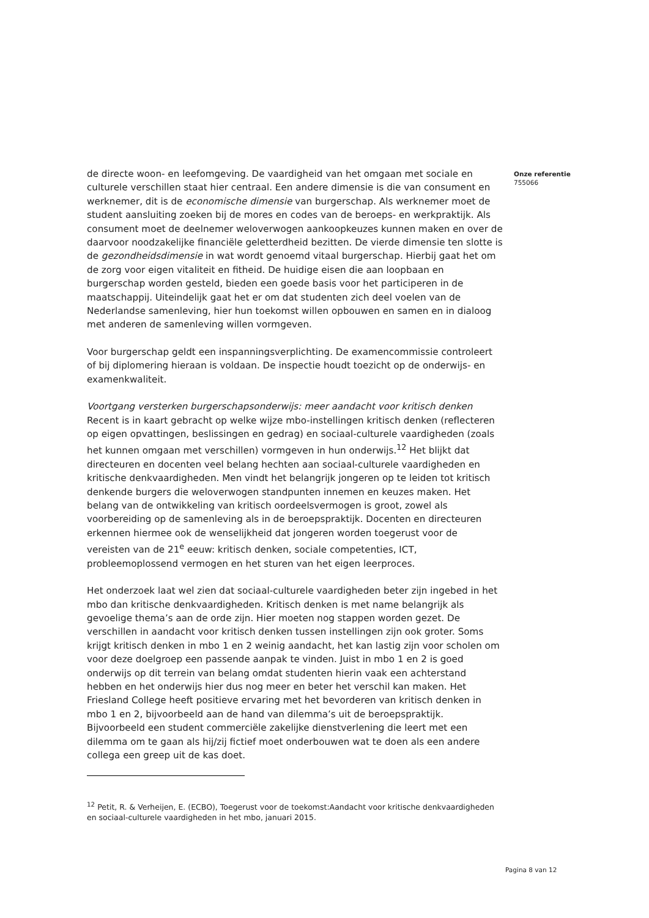de directe woon- en leefomgeving. De vaardigheid van het omgaan met sociale en culturele verschillen staat hier centraal. Een andere dimensie is die van consument en werknemer, dit is de economische dimensie van burgerschap. Als werknemer moet de student aansluiting zoeken bij de mores en codes van de beroeps- en werkpraktijk. Als consument moet de deelnemer weloverwogen aankoopkeuzes kunnen maken en over de daarvoor noodzakelijke financiële geletterdheid bezitten. De vierde dimensie ten slotte is de gezondheidsdimensie in wat wordt genoemd vitaal burgerschap. Hierbij gaat het om de zorg voor eigen vitaliteit en fitheid. De huidige eisen die aan loopbaan en burgerschap worden gesteld, bieden een goede basis voor het participeren in de maatschappij. Uiteindelijk gaat het er om dat studenten zich deel voelen van de Nederlandse samenleving, hier hun toekomst willen opbouwen en samen en in dialoog met anderen de samenleving willen vormgeven.
Voor burgerschap geldt een inspanningsverplichting. De examencommissie controleert of bij diplomering hieraan is voldaan. De inspectie houdt toezicht op de onderwijs- en examenkwaliteit.
Voortgang versterken burgerschapsonderwijs: meer aandacht voor kritisch denken
Recent is in kaart gebracht op welke wijze mbo-instellingen kritisch denken (reflecteren op eigen opvattingen, beslissingen en gedrag) en sociaal-culturele vaardigheden (zoals het kunnen omgaan met verschillen) vormgeven in hun onderwijs.<sup>12</sup> Het blijkt dat directeuren en docenten veel belang hechten aan sociaal-culturele vaardigheden en kritische denkvaardigheden. Men vindt het belangrijk jongeren op te leiden tot kritisch denkende burgers die weloverwogen standpunten innemen en keuzes maken. Het belang van de ontwikkeling van kritisch oordeelsvermogen is groot, zowel als voorbereiding op de samenleving als in de beroepspraktijk. Docenten en directeuren erkennen hiermee ook de wenselijkheid dat jongeren worden toegerust voor de vereisten van de 21<sup>e</sup> eeuw: kritisch denken, sociale competenties, ICT, probleemoplossend vermogen en het sturen van het eigen leerproces.
Het onderzoek laat wel zien dat sociaal-culturele vaardigheden beter zijn ingebed in het mbo dan kritische denkvaardigheden. Kritisch denken is met name belangrijk als gevoelige thema’s aan de orde zijn. Hier moeten nog stappen worden gezet. De verschillen in aandacht voor kritisch denken tussen instellingen zijn ook groter. Soms krijgt kritisch denken in mbo 1 en 2 weinig aandacht, het kan lastig zijn voor scholen om voor deze doelgroep een passende aanpak te vinden. Juist in mbo 1 en 2 is goed onderwijs op dit terrein van belang omdat studenten hierin vaak een achterstand hebben en het onderwijs hier dus nog meer en beter het verschil kan maken. Het Friesland College heeft positieve ervaring met het bevorderen van kritisch denken in mbo 1 en 2, bijvoorbeeld aan de hand van dilemma’s uit de beroepspraktijk. Bijvoorbeeld een student commerciële zakelijke dienstverlening die leert met een dilemma om te gaan als hij/zij fictief moet onderbouwen wat te doen als een andere collega een greep uit de kas doet.
<sup>12</sup> Petit, R. & Verheijen, E. (ECBO), Toegerust voor de toekomst:Aandacht voor kritische denkvaardigheden en sociaal-culturele vaardigheden in het mbo, januari 2015.
Onze referentie
755066
Pagina 8 van 12